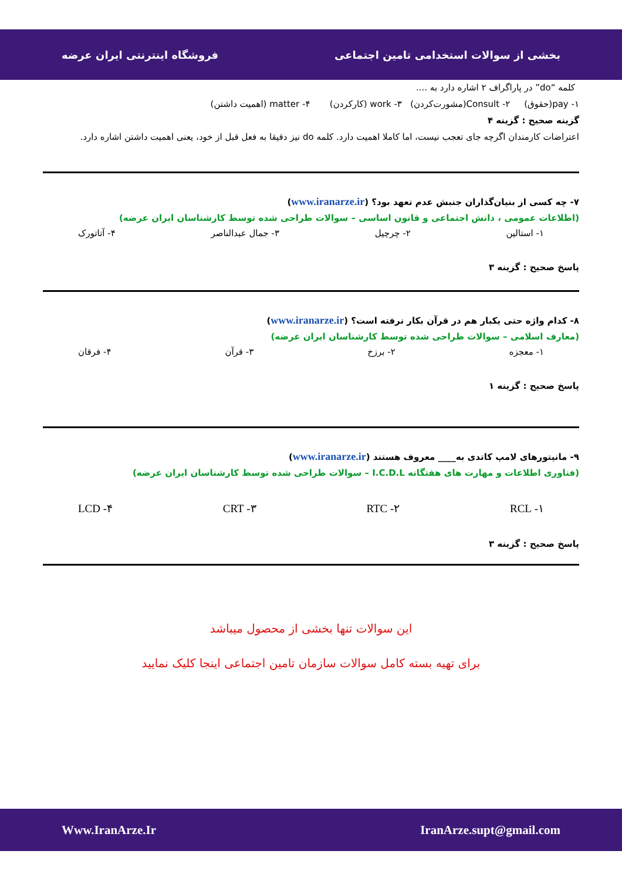بخشی از سوالات استخدامی تامین اجتماعی فروشگاه اینترنتی ایران عرضه
کلمه “do” در پاراگراف ۲ اشاره دارد به ....
۱- pay(حقوق) ۲- Consult(مشورت‌کردن) ۳- work (کارکردن) ۴- matter (اهمیت داشتن)
گزینه صحیح : گزینه ۴
اعتراضات کارمندان اگرچه جای تعجب نیست، اما کاملا اهمیت دارد. کلمه do نیز دقیقا به فعل قبل از خود، یعنی اهمیت داشتن اشاره دارد.
۷- چه کسی از بنیان‌گذاران جنبش عدم تعهد بود؟ (www.iranarze.ir)
(اطلاعات عمومی ، دانش اجتماعی و قانون اساسی – سوالات طراحی شده توسط کارشناسان ایران عرضه)
۱- استالین ۲- چرچیل ۳- جمال عبدالناصر ۴- آتاتورک
پاسخ صحیح : گزینه ۳
۸- کدام واژه حتی یکبار هم در قرآن بکار نرفته است؟ (www.iranarze.ir)
(معارف اسلامی – سوالات طراحی شده توسط کارشناسان ایران عرضه)
۱- معجزه ۲- برزخ ۳- قرآن ۴- فرقان
پاسخ صحیح : گزینه ۱
۹- مانیتورهای لامپ کاتدی به____ معروف هستند (www.iranarze.ir)
(فناوری اطلاعات و مهارت های هفتگانه I.C.D.L – سوالات طراحی شده توسط کارشناسان ایران عرضه)
۱- RCL ۲- RTC ۳- CRT ۴- LCD
پاسخ صحیح : گزینه ۳
این سوالات تنها بخشی از محصول میباشد
برای تهیه بسته کامل سوالات سازمان تامین اجتماعی اینجا کلیک نمایید
IranArze.supt@gmail.com Www.IranArze.Ir